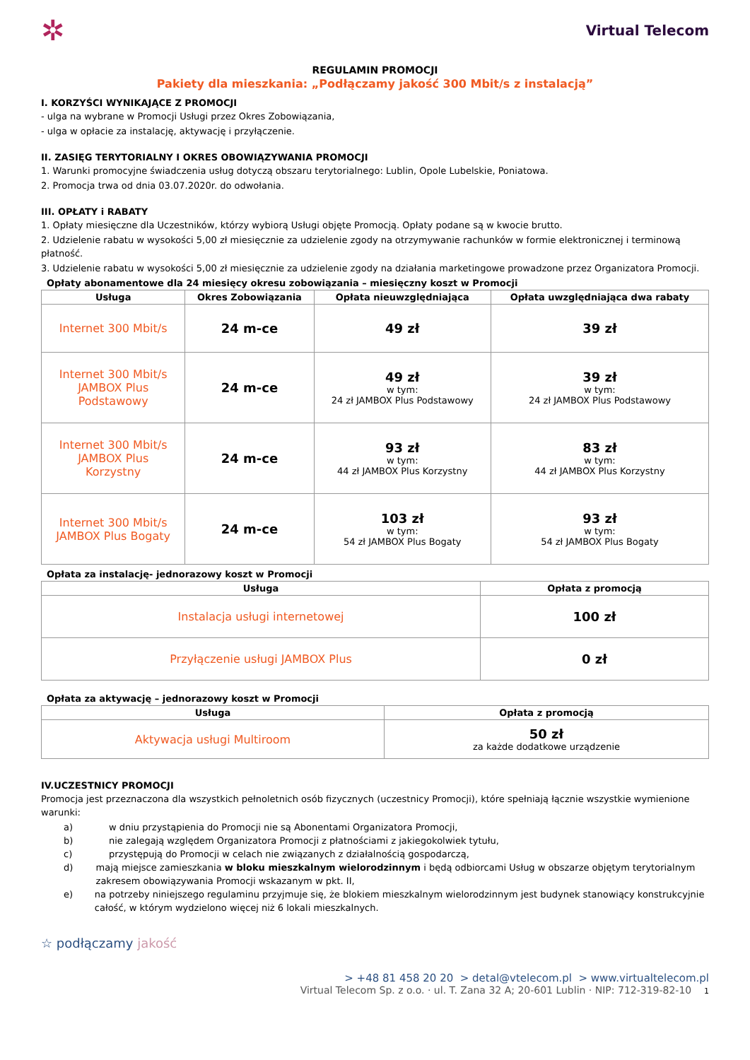✲ Virtual Telecom
REGULAMIN PROMOCJI
Pakiety dla mieszkania: „Podłączamy jakość 300 Mbit/s z instalacją”
I. KORZYŚCI WYNIKAJĄCE Z PROMOCJI
- ulga na wybrane w Promocji Usługi przez Okres Zobowiązania,
- ulga w opłacie za instalację, aktywację i przyłączenie.
II. ZASIĘG TERYTORIALNY I OKRES OBOWIĄZYWANIA PROMOCJI
1. Warunki promocyjne świadczenia usług dotyczą obszaru terytorialnego: Lublin, Opole Lubelskie, Poniatowa.
2. Promocja trwa od dnia 03.07.2020r. do odwołania.
III. OPŁATY i RABATY
1. Opłaty miesięczne dla Uczestników, którzy wybiorą Usługi objęte Promocją. Opłaty podane są w kwocie brutto.
2. Udzielenie rabatu w wysokości 5,00 zł miesięcznie za udzielenie zgody na otrzymywanie rachunków w formie elektronicznej i terminową płatność.
3. Udzielenie rabatu w wysokości 5,00 zł miesięcznie za udzielenie zgody na działania marketingowe prowadzone przez Organizatora Promocji.
Opłaty abonamentowe dla 24 miesięcy okresu zobowiązania – miesięczny koszt w Promocji
| Usługa | Okres Zobowiązania | Opłata nieuwzględniająca | Opłata uwzględniająca dwa rabaty |
| --- | --- | --- | --- |
| Internet 300 Mbit/s | 24 m-ce | 49 zł | 39 zł |
| Internet 300 Mbit/s JAMBOX Plus Podstawowy | 24 m-ce | 49 zł w tym: 24 zł JAMBOX Plus Podstawowy | 39 zł w tym: 24 zł JAMBOX Plus Podstawowy |
| Internet 300 Mbit/s JAMBOX Plus Korzystny | 24 m-ce | 93 zł w tym: 44 zł JAMBOX Plus Korzystny | 83 zł w tym: 44 zł JAMBOX Plus Korzystny |
| Internet 300 Mbit/s JAMBOX Plus Bogaty | 24 m-ce | 103 zł w tym: 54 zł JAMBOX Plus Bogaty | 93 zł w tym: 54 zł JAMBOX Plus Bogaty |
Opłata za instalację- jednorazowy koszt w Promocji
| Usługa | Opłata z promocją |
| --- | --- |
| Instalacja usługi internetowej | 100 zł |
| Przyłączenie usługi JAMBOX Plus | 0 zł |
Opłata za aktywację – jednorazowy koszt w Promocji
| Usługa | Opłata z promocją |
| --- | --- |
| Aktywacja usługi Multiroom | 50 zł za każde dodatkowe urządzenie |
IV.UCZESTNICY PROMOCJI
Promocja jest przeznaczona dla wszystkich pełnoletnich osób fizycznych (uczestnicy Promocji), które spełniają łącznie wszystkie wymienione warunki:
a) w dniu przystąpienia do Promocji nie są Abonentami Organizatora Promocji,
b) nie zalegają względem Organizatora Promocji z płatnościami z jakiegokolwiek tytułu,
c) przystępują do Promocji w celach nie związanych z działalnością gospodarczą,
d) mają miejsce zamieszkania w bloku mieszkalnym wielorodzinnym i będą odbiorcami Usług w obszarze objętym terytorialnym zakresem obowiązywania Promocji wskazanym w pkt. II,
e) na potrzeby niniejszego regulaminu przyjmuje się, że blokiem mieszkalnym wielorodzinnym jest budynek stanowiący konstrukcyjnie całość, w którym wydzielono więcej niż 6 lokali mieszkalnych.
☆ podłączamy jakość
> +48 81 458 20 20 > detal@vtelecom.pl > www.virtualtelecom.pl
Virtual Telecom Sp. z o.o. · ul. T. Zana 32 A; 20-601 Lublin · NIP: 712-319-82-10 1